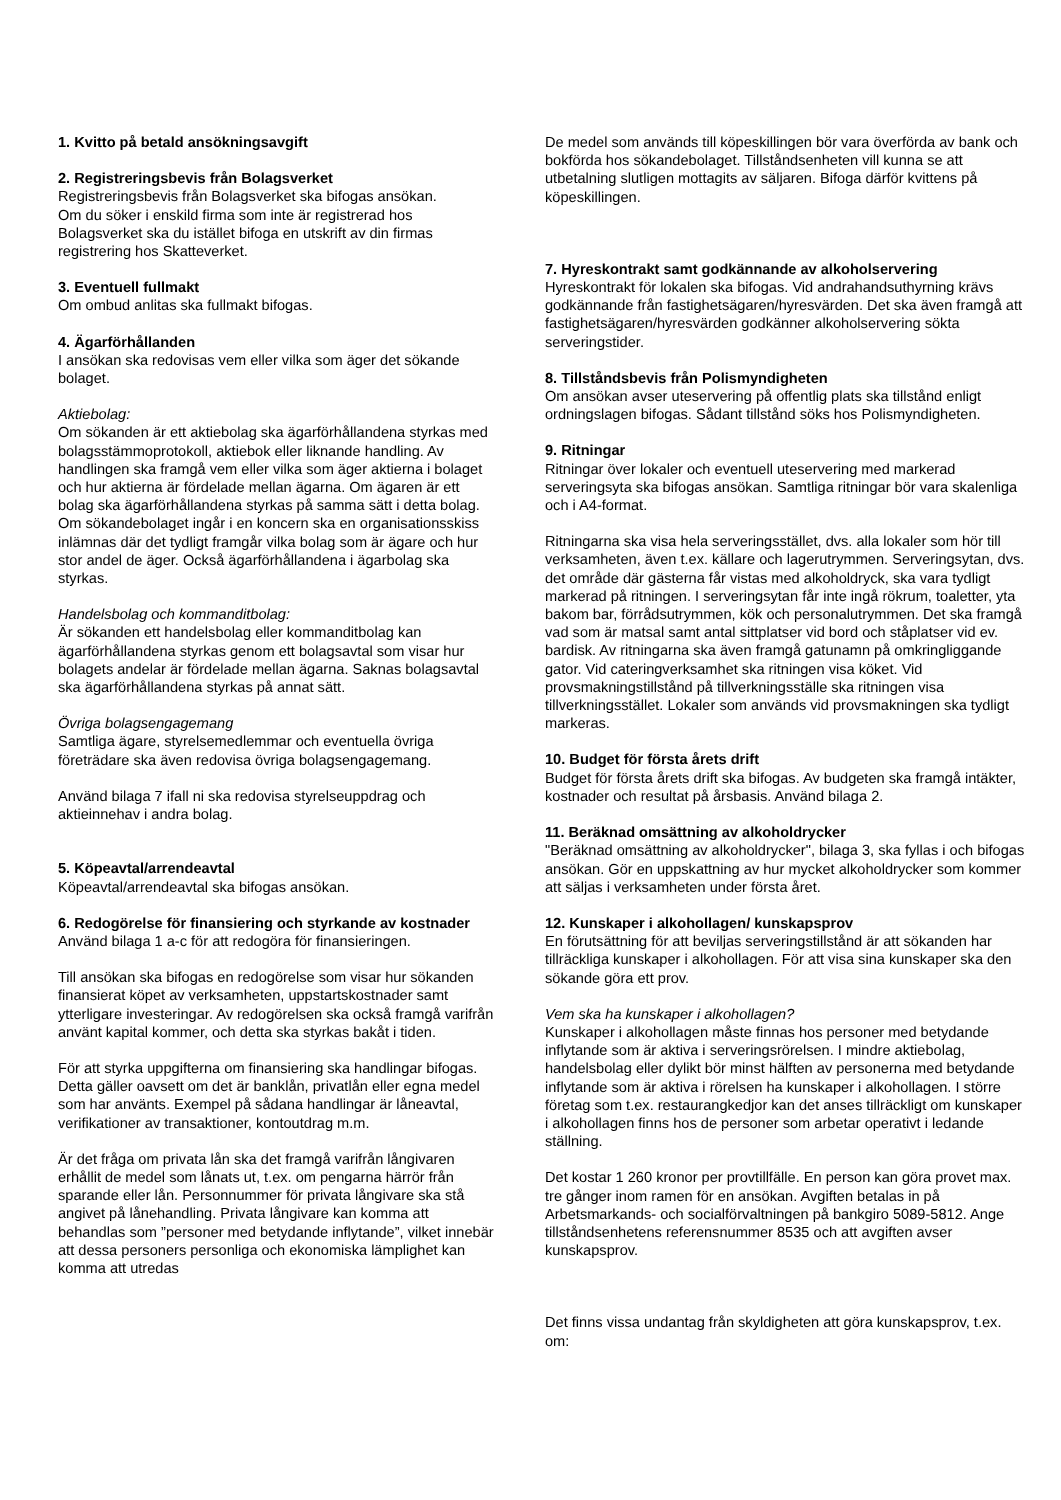1. Kvitto på betald ansökningsavgift
2. Registreringsbevis från Bolagsverket
Registreringsbevis från Bolagsverket ska bifogas ansökan.
Om du söker i enskild firma som inte är registrerad hos Bolagsverket ska du istället bifoga en utskrift av din firmas registrering hos Skatteverket.
3. Eventuell fullmakt
Om ombud anlitas ska fullmakt bifogas.
4. Ägarförhållanden
I ansökan ska redovisas vem eller vilka som äger det sökande bolaget.
Aktiebolag:
Om sökanden är ett aktiebolag ska ägarförhållandena styrkas med bolagsstämmoprotokoll, aktiebok eller liknande handling. Av handlingen ska framgå vem eller vilka som äger aktierna i bolaget och hur aktierna är fördelade mellan ägarna. Om ägaren är ett bolag ska ägarförhållandena styrkas på samma sätt i detta bolag. Om sökandebolaget ingår i en koncern ska en organisationsskiss inlämnas där det tydligt framgår vilka bolag som är ägare och hur stor andel de äger. Också ägarförhållandena i ägarbolag ska styrkas.
Handelsbolag och kommanditbolag:
Är sökanden ett handelsbolag eller kommanditbolag kan ägarförhållandena styrkas genom ett bolagsavtal som visar hur bolagets andelar är fördelade mellan ägarna. Saknas bolagsavtal ska ägarförhållandena styrkas på annat sätt.
Övriga bolagsengagemang
Samtliga ägare, styrelsemedlemmar och eventuella övriga företrädare ska även redovisa övriga bolagsengagemang.
Använd bilaga 7 ifall ni ska redovisa styrelseuppdrag och aktieinnehav i andra bolag.
5. Köpeavtal/arrendeavtal
Köpeavtal/arrendeavtal ska bifogas ansökan.
6. Redogörelse för finansiering och styrkande av kostnader
Använd bilaga 1 a-c för att redogöra för finansieringen.
Till ansökan ska bifogas en redogörelse som visar hur sökanden finansierat köpet av verksamheten, uppstartskostnader samt ytterligare investeringar. Av redogörelsen ska också framgå varifrån använt kapital kommer, och detta ska styrkas bakåt i tiden.
För att styrka uppgifterna om finansiering ska handlingar bifogas. Detta gäller oavsett om det är banklån, privatlån eller egna medel som har använts. Exempel på sådana handlingar är låneavtal, verifikationer av transaktioner, kontoutdrag m.m.
Är det fråga om privata lån ska det framgå varifrån långivaren erhållit de medel som lånats ut, t.ex. om pengarna härrör från sparande eller lån. Personnummer för privata långivare ska stå angivet på lånehandling. Privata långivare kan komma att behandlas som ”personer med betydande inflytande”, vilket innebär att dessa personers personliga och ekonomiska lämplighet kan komma att utredas
De medel som används till köpeskillingen bör vara överförda av bank och bokförda hos sökandebolaget. Tillståndsenheten vill kunna se att utbetalning slutligen mottagits av säljaren. Bifoga därför kvittens på köpeskillingen.
7. Hyreskontrakt samt godkännande av alkoholservering
Hyreskontrakt för lokalen ska bifogas. Vid andrahandsuthyrning krävs godkännande från fastighetsägaren/hyresvärden. Det ska även framgå att fastighetsägaren/hyresvärden godkänner alkoholservering sökta serveringstider.
8. Tillståndsbevis från Polismyndigheten
Om ansökan avser uteservering på offentlig plats ska tillstånd enligt ordningslagen bifogas. Sådant tillstånd söks hos Polismyndigheten.
9. Ritningar
Ritningar över lokaler och eventuell uteservering med markerad serveringsyta ska bifogas ansökan. Samtliga ritningar bör vara skalenliga och i A4-format.
Ritningarna ska visa hela serveringsstället, dvs. alla lokaler som hör till verksamheten, även t.ex. källare och lagerutrymmen. Serveringsytan, dvs. det område där gästerna får vistas med alkoholdryck, ska vara tydligt markerad på ritningen. I serveringsytan får inte ingå rökrum, toaletter, yta bakom bar, förrådsutrymmen, kök och personalutrymmen. Det ska framgå vad som är matsal samt antal sittplatser vid bord och ståplatser vid ev. bardisk. Av ritningarna ska även framgå gatunamn på omkringliggande gator. Vid cateringverksamhet ska ritningen visa köket. Vid provsmakningstillstånd på tillverkningsställe ska ritningen visa tillverkningsstället. Lokaler som används vid provsmakningen ska tydligt markeras.
10. Budget för första årets drift
Budget för första årets drift ska bifogas. Av budgeten ska framgå intäkter, kostnader och resultat på årsbasis. Använd bilaga 2.
11. Beräknad omsättning av alkoholdrycker
"Beräknad omsättning av alkoholdrycker", bilaga 3, ska fyllas i och bifogas ansökan. Gör en uppskattning av hur mycket alkoholdrycker som kommer att säljas i verksamheten under första året.
12. Kunskaper i alkohollagen/ kunskapsprov
En förutsättning för att beviljas serveringstillstånd är att sökanden har tillräckliga kunskaper i alkohollagen. För att visa sina kunskaper ska den sökande göra ett prov.
Vem ska ha kunskaper i alkohollagen?
Kunskaper i alkohollagen måste finnas hos personer med betydande inflytande som är aktiva i serveringsrörelsen. I mindre aktiebolag, handelsbolag eller dylikt bör minst hälften av personerna med betydande inflytande som är aktiva i rörelsen ha kunskaper i alkohollagen. I större företag som t.ex. restaurangkedjor kan det anses tillräckligt om kunskaper i alkohollagen finns hos de personer som arbetar operativt i ledande ställning.
Det kostar 1 260 kronor per provtillfälle. En person kan göra provet max. tre gånger inom ramen för en ansökan. Avgiften betalas in på Arbetsmarkands- och socialförvaltningen på bankgiro 5089-5812. Ange tillståndsenhetens referensnummer 8535 och att avgiften avser kunskapsprov.
Det finns vissa undantag från skyldigheten att göra kunskapsprov, t.ex. om: